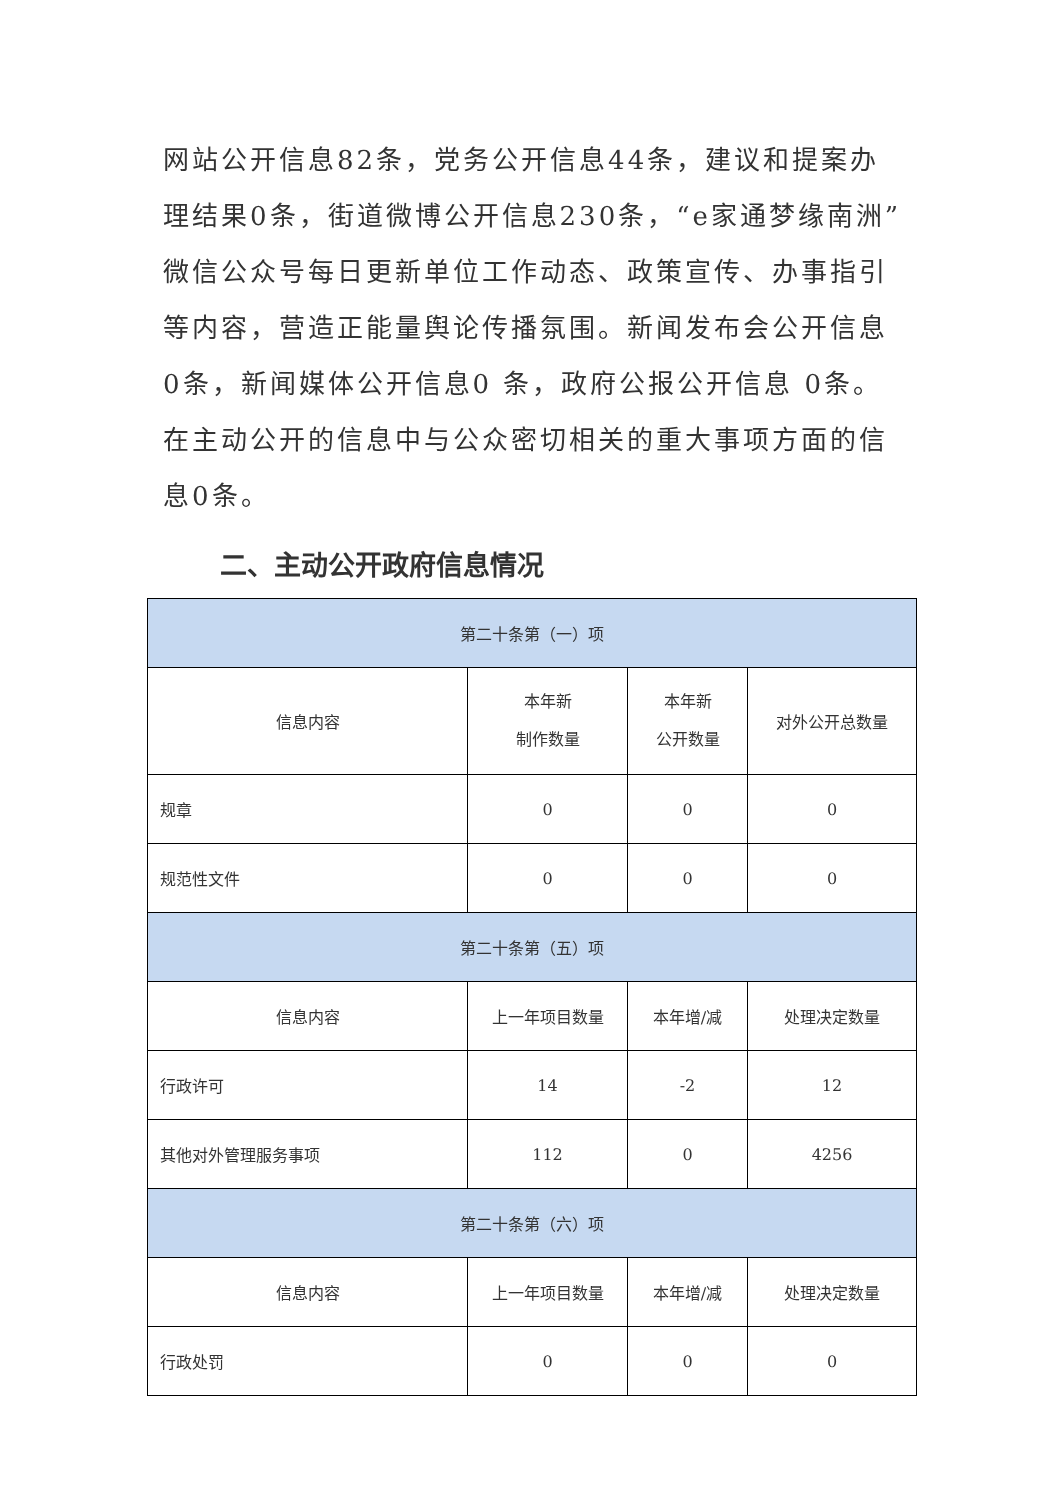网站公开信息82条，党务公开信息44条，建议和提案办理结果0条，街道微博公开信息230条，“e家通梦缘南洲”微信公众号每日更新单位工作动态、政策宣传、办事指引等内容，营造正能量舆论传播氛围。新闻发布会公开信息0条，新闻媒体公开信息0 条，政府公报公开信息 0条。在主动公开的信息中与公众密切相关的重大事项方面的信息0条。
二、主动公开政府信息情况
| 第二十条第（一）项 | | | |
| --- | --- | --- | --- |
| 信息内容 | 本年新 制作数量 | 本年新 公开数量 | 对外公开总数量 |
| 规章 | 0 | 0 | 0 |
| 规范性文件 | 0 | 0 | 0 |
| 第二十条第（五）项 | | | |
| 信息内容 | 上一年项目数量 | 本年增/减 | 处理决定数量 |
| 行政许可 | 14 | -2 | 12 |
| 其他对外管理服务事项 | 112 | 0 | 4256 |
| 第二十条第（六）项 | | | |
| 信息内容 | 上一年项目数量 | 本年增/减 | 处理决定数量 |
| 行政处罚 | 0 | 0 | 0 |